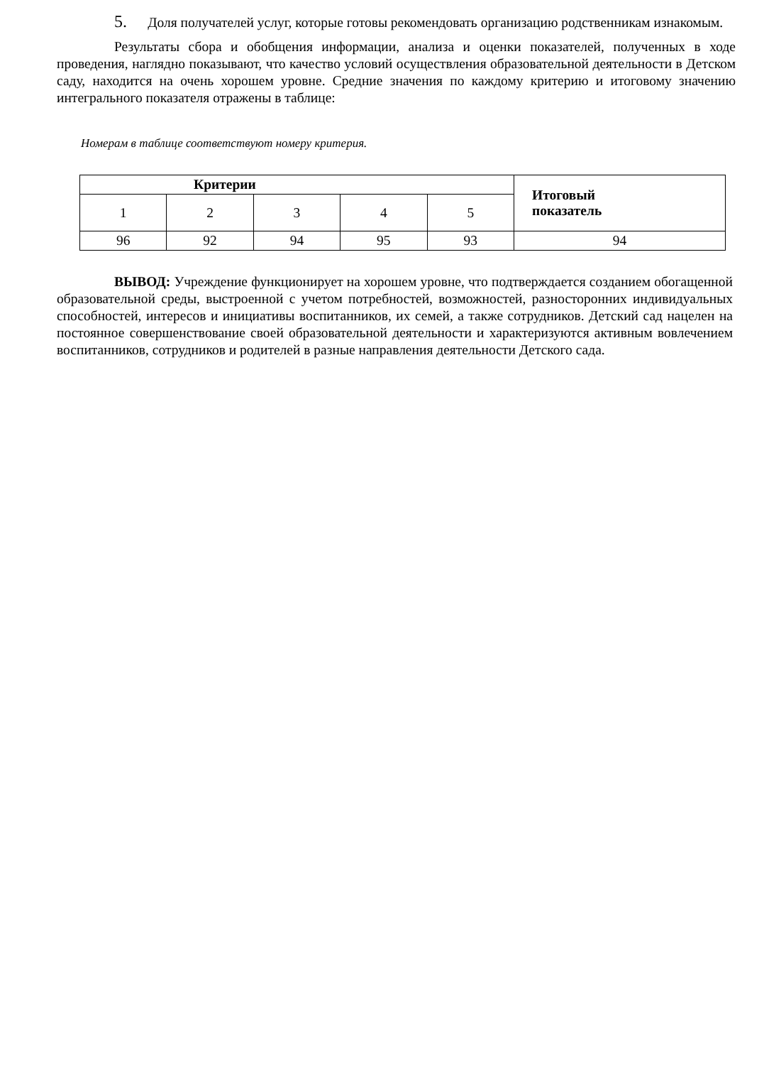5. Доля получателей услуг, которые готовы рекомендовать организацию родственникам изнакомым.
Результаты сбора и обобщения информации, анализа и оценки показателей, полученных в ходе проведения, наглядно показывают, что качество условий осуществления образовательной деятельности в Детском саду, находится на очень хорошем уровне. Средние значения по каждому критерию и итоговому значению интегрального показателя отражены в таблице:
Номерам в таблице соответствуют номеру критерия.
| Критерии | | | | | Итоговый показатель |
| --- | --- | --- | --- | --- | --- |
| 1 | 2 | 3 | 4 | 5 | |
| 96 | 92 | 94 | 95 | 93 | 94 |
ВЫВОД: Учреждение функционирует на хорошем уровне, что подтверждается созданием обогащенной образовательной среды, выстроенной с учетом потребностей, возможностей, разносторонних индивидуальных способностей, интересов и инициативы воспитанников, их семей, а также сотрудников. Детский сад нацелен на постоянное совершенствование своей образовательной деятельности и характеризуются активным вовлечением воспитанников, сотрудников и родителей в разные направления деятельности Детского сада.